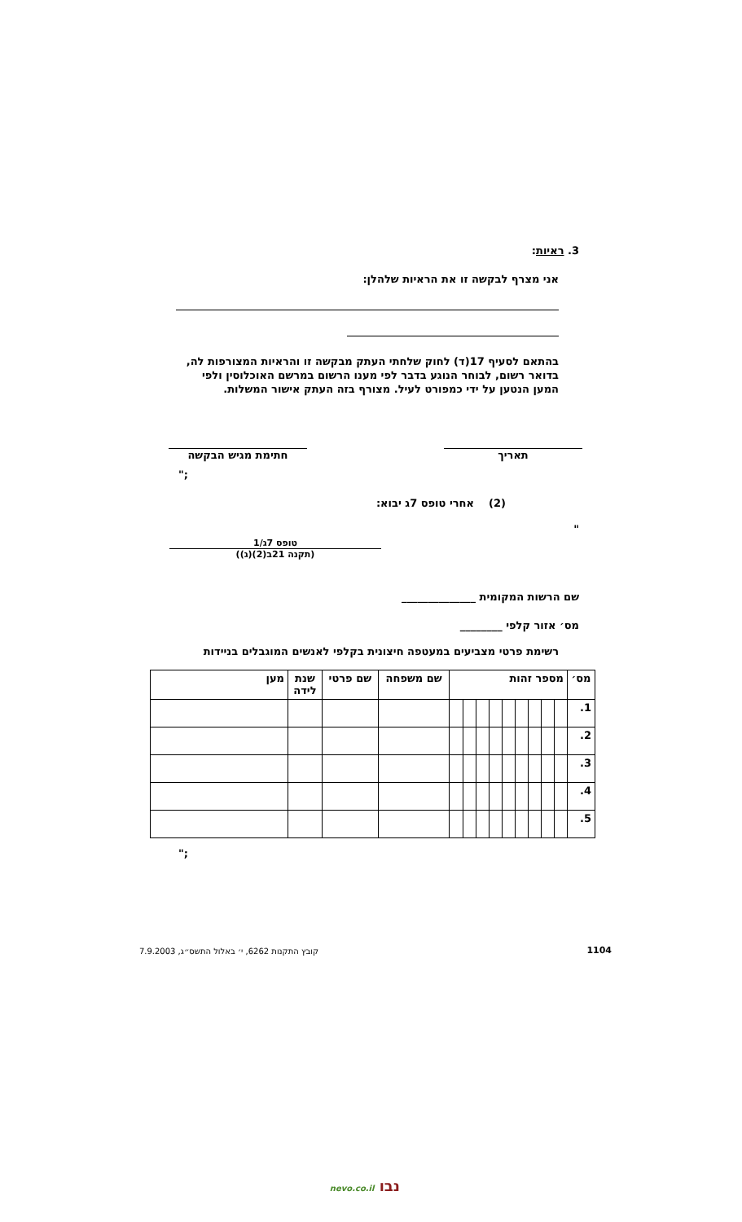3. ראיות:
אני מצרף לבקשה זו את הראיות שלהלן:
בהתאם לסעיף 17(ד) לחוק שלחתי העתק מבקשה זו והראיות המצורפות לה, בדואר רשום, לבוחר הנוגע בדבר לפי מענו הרשום במרשם האוכלוסין ולפי המען הנטען על ידי כמפורט לעיל. מצורף בזה העתק אישור המשלות.
תאריך חתימת מגיש הבקשה
;"
(2) אחרי טופס 7ג יבוא:
"
טופס 7ג/1
(תקנה 21ב(2)(ג))
שם הרשות המקומית ______________
מס׳ אזור קלפי ________
רשימת פרטי מצביעים במעטפה חיצונית בקלפי לאנשים המוגבלים בניידות
| מס׳ | מספר זהות | | | | | | | | | שם משפחה | שם פרטי | שנת לידה | מען |
| --- | --- | --- | --- | --- | --- | --- | --- | --- | --- | --- | --- | --- | --- |
| 1. | | | | | | | | | | | | | |
| 2. | | | | | | | | | | | | | |
| 3. | | | | | | | | | | | | | |
| 4. | | | | | | | | | | | | | |
| 5. | | | | | | | | | | | | | |
;"
1104
קובץ התקנות 6262, י׳ באלול התשס״ג, 7.9.2003
נבו nevo.co.il